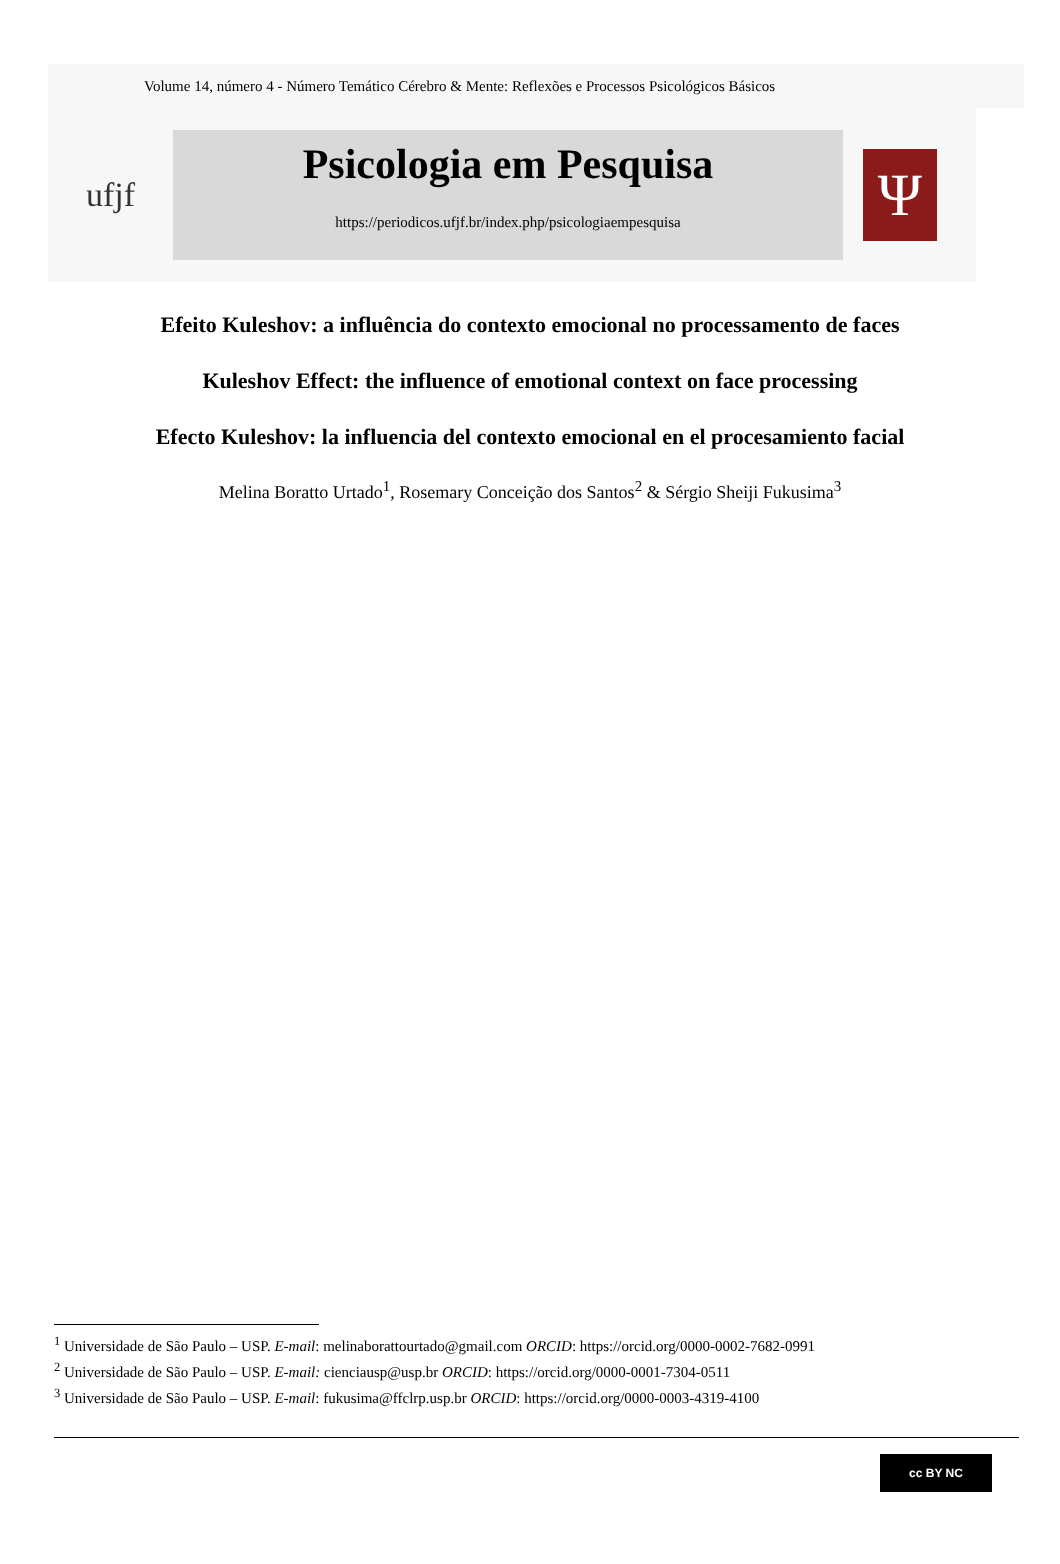Volume 14, número 4 - Número Temático Cérebro & Mente: Reflexões e Processos Psicológicos Básicos
ufjf
Psicologia em Pesquisa
https://periodicos.ufjf.br/index.php/psicologiaempesquisa
Ψ
Efeito Kuleshov: a influência do contexto emocional no processamento de faces
Kuleshov Effect: the influence of emotional context on face processing
Efecto Kuleshov: la influencia del contexto emocional en el procesamiento facial
Melina Boratto Urtado<sup>1</sup>, Rosemary Conceição dos Santos<sup>2</sup> & Sérgio Sheiji Fukusima<sup>3</sup>
<sup>1</sup> Universidade de São Paulo – USP. E-mail: melinaborattourtado@gmail.com ORCID: https://orcid.org/0000-0002-7682-0991
<sup>2</sup> Universidade de São Paulo – USP. E-mail: cienciausp@usp.br ORCID: https://orcid.org/0000-0001-7304-0511
<sup>3</sup> Universidade de São Paulo – USP. E-mail: fukusima@ffclrp.usp.br ORCID: https://orcid.org/0000-0003-4319-4100
cc BY NC